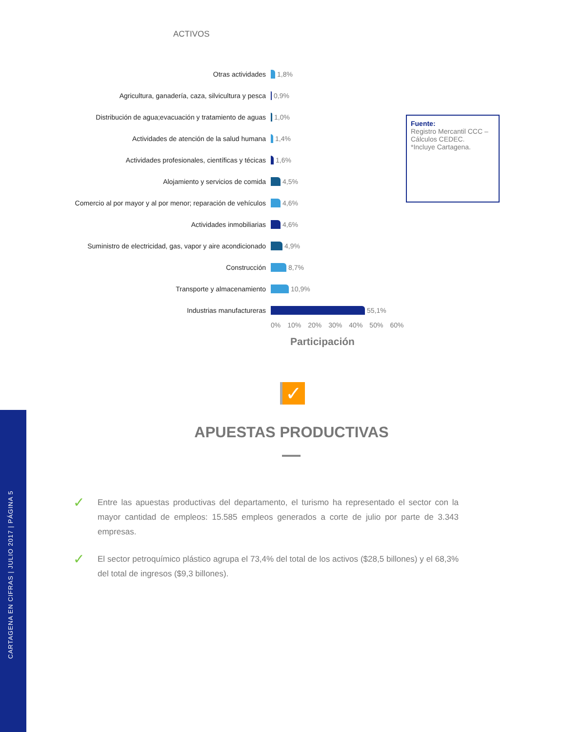CARTAGENA EN CIFRAS | JULIO 2017 | PÁGINA 5
ACTIVOS
Otras actividades 1,8%
Agricultura, ganadería, caza, silvicultura y pesca 0,9%
Distribución de agua;evacuación y tratamiento de aguas
1,0%
Actividades de atención de la salud humana 1,4%
Actividades profesionales, científicas y técicas 1,6%
Alojamiento y servicios de comida 4,5%
Comercio al por mayor y al por menor; reparación de vehículos
4,6%
Actividades inmobiliarias 4,6%
Suministro de electricidad, gas, vapor y aire acondicionado
4,9%
Construcción 8,7%
Transporte y almacenamiento 10,9%
Industrias manufactureras 55,1%
0% 10% 20% 30% 40% 50% 60%
Participación
Fuente:
Registro Mercantil CCC – Cálculos CEDEC.
*Incluye Cartagena.
✓
APUESTAS PRODUCTIVAS
✓
Entre las apuestas productivas del departamento, el turismo ha representado el sector con la mayor cantidad de empleos: 15.585 empleos generados a corte de julio por parte de 3.343 empresas.
✓
El sector petroquímico plástico agrupa el 73,4% del total de los activos ($28,5 billones) y el 68,3% del total de ingresos ($9,3 billones).